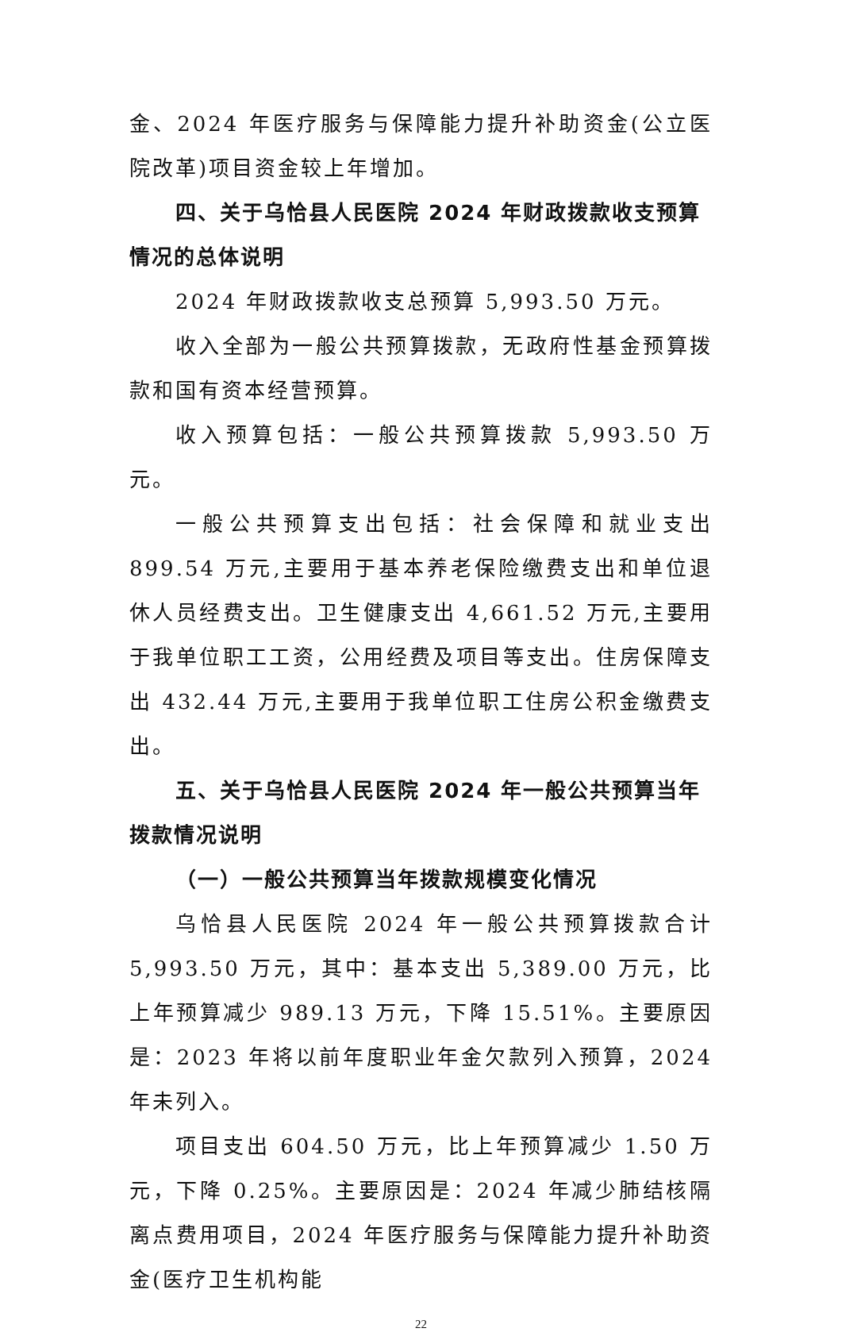金、2024 年医疗服务与保障能力提升补助资金(公立医院改革)项目资金较上年增加。
四、关于乌恰县人民医院 2024 年财政拨款收支预算情况的总体说明
2024 年财政拨款收支总预算 5,993.50 万元。
收入全部为一般公共预算拨款，无政府性基金预算拨款和国有资本经营预算。
收入预算包括：一般公共预算拨款 5,993.50 万元。
一般公共预算支出包括：社会保障和就业支出 899.54 万元,主要用于基本养老保险缴费支出和单位退休人员经费支出。卫生健康支出 4,661.52 万元,主要用于我单位职工工资，公用经费及项目等支出。住房保障支出 432.44 万元,主要用于我单位职工住房公积金缴费支出。
五、关于乌恰县人民医院 2024 年一般公共预算当年拨款情况说明
（一）一般公共预算当年拨款规模变化情况
乌恰县人民医院 2024 年一般公共预算拨款合计 5,993.50 万元，其中：基本支出 5,389.00 万元，比上年预算减少 989.13 万元，下降 15.51%。主要原因是：2023 年将以前年度职业年金欠款列入预算，2024 年未列入。
项目支出 604.50 万元，比上年预算减少 1.50 万元，下降 0.25%。主要原因是：2024 年减少肺结核隔离点费用项目，2024 年医疗服务与保障能力提升补助资金(医疗卫生机构能
22